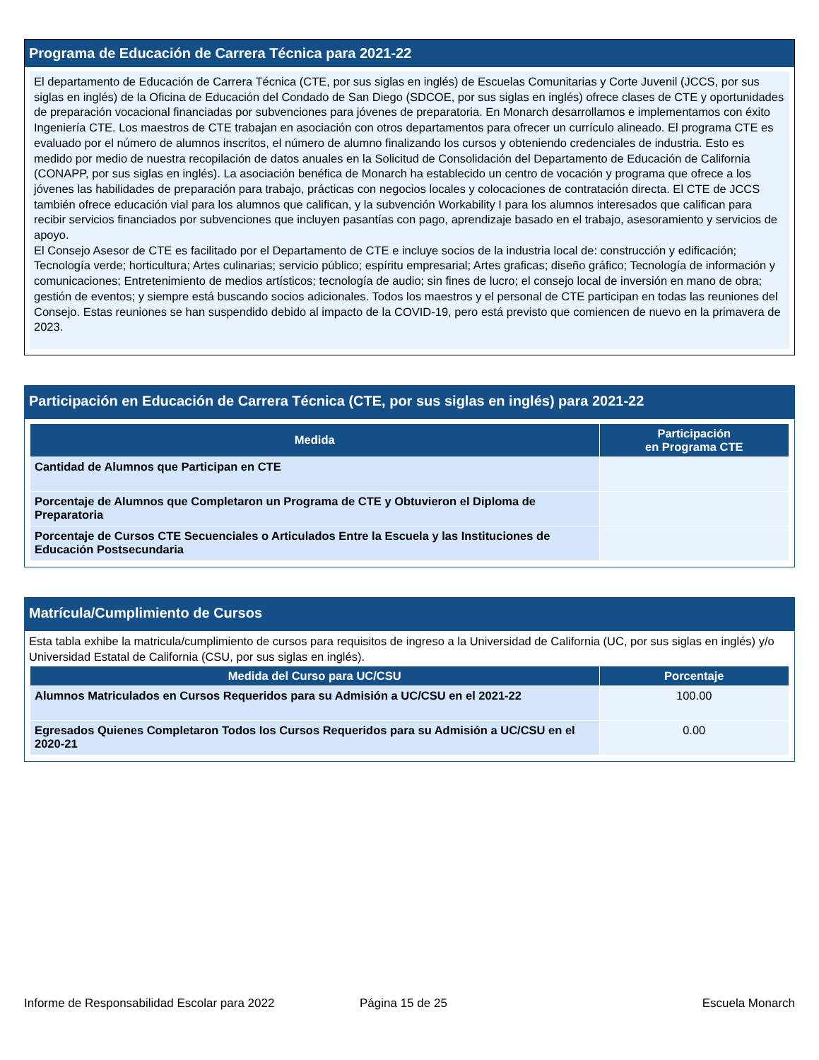Programa de Educación de Carrera Técnica para 2021-22
El departamento de Educación de Carrera Técnica (CTE, por sus siglas en inglés) de Escuelas Comunitarias y Corte Juvenil (JCCS, por sus siglas en inglés) de la Oficina de Educación del Condado de San Diego (SDCOE, por sus siglas en inglés) ofrece clases de CTE y oportunidades de preparación vocacional financiadas por subvenciones para jóvenes de preparatoria. En Monarch desarrollamos e implementamos con éxito Ingeniería CTE. Los maestros de CTE trabajan en asociación con otros departamentos para ofrecer un currículo alineado. El programa CTE es evaluado por el número de alumnos inscritos, el número de alumno finalizando los cursos y obteniendo credenciales de industria. Esto es medido por medio de nuestra recopilación de datos anuales en la Solicitud de Consolidación del Departamento de Educación de California (CONAPP, por sus siglas en inglés). La asociación benéfica de Monarch ha establecido un centro de vocación y programa que ofrece a los jóvenes las habilidades de preparación para trabajo, prácticas con negocios locales y colocaciones de contratación directa. El CTE de JCCS también ofrece educación vial para los alumnos que califican, y la subvención Workability I para los alumnos interesados que califican para recibir servicios financiados por subvenciones que incluyen pasantías con pago, aprendizaje basado en el trabajo, asesoramiento y servicios de apoyo.
El Consejo Asesor de CTE es facilitado por el Departamento de CTE e incluye socios de la industria local de: construcción y edificación; Tecnología verde; horticultura; Artes culinarias; servicio público; espíritu empresarial; Artes graficas; diseño gráfico; Tecnología de información y comunicaciones; Entretenimiento de medios artísticos; tecnología de audio; sin fines de lucro; el consejo local de inversión en mano de obra; gestión de eventos; y siempre está buscando socios adicionales. Todos los maestros y el personal de CTE participan en todas las reuniones del Consejo. Estas reuniones se han suspendido debido al impacto de la COVID-19, pero está previsto que comiencen de nuevo en la primavera de 2023.
Participación en Educación de Carrera Técnica (CTE, por sus siglas en inglés) para 2021-22
| Medida | Participación en Programa CTE |
| --- | --- |
| Cantidad de Alumnos que Participan en CTE | |
| Porcentaje de Alumnos que Completaron un Programa de CTE y Obtuvieron el Diploma de Preparatoria | |
| Porcentaje de Cursos CTE Secuenciales o Articulados Entre la Escuela y las Instituciones de Educación Postsecundaria | |
Matrícula/Cumplimiento de Cursos
Esta tabla exhibe la matricula/cumplimiento de cursos para requisitos de ingreso a la Universidad de California (UC, por sus siglas en inglés) y/o Universidad Estatal de California (CSU, por sus siglas en inglés).
| Medida del Curso para UC/CSU | Porcentaje |
| --- | --- |
| Alumnos Matriculados en Cursos Requeridos para su Admisión a UC/CSU en el 2021-22 | 100.00 |
| Egresados Quienes Completaron Todos los Cursos Requeridos para su Admisión a UC/CSU en el 2020-21 | 0.00 |
Informe de Responsabilidad Escolar para 2022 Página 15 de 25 Escuela Monarch